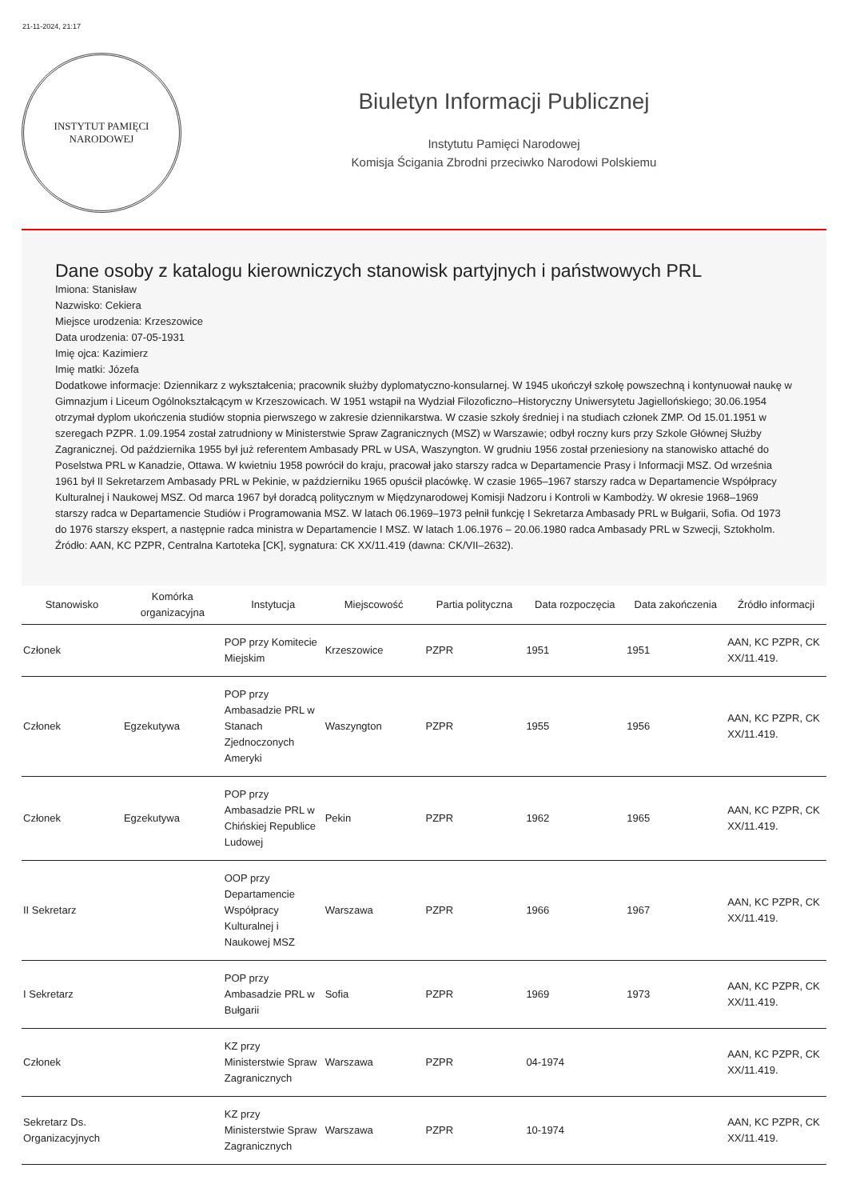21-11-2024, 21:17
INSTYTUT PAMIĘCI
NARODOWEJ
Biuletyn Informacji Publicznej
Instytutu Pamięci Narodowej
Komisja Ścigania Zbrodni przeciwko Narodowi Polskiemu
Dane osoby z katalogu kierowniczych stanowisk partyjnych i państwowych PRL
Imiona: Stanisław
Nazwisko: Cekiera
Miejsce urodzenia: Krzeszowice
Data urodzenia: 07-05-1931
Imię ojca: Kazimierz
Imię matki: Józefa
Dodatkowe informacje: Dziennikarz z wykształcenia; pracownik służby dyplomatyczno-konsularnej. W 1945 ukończył szkołę powszechną i kontynuował naukę w Gimnazjum i Liceum Ogólnokształcącym w Krzeszowicach. W 1951 wstąpił na Wydział Filozoficzno–Historyczny Uniwersytetu Jagiellońskiego; 30.06.1954 otrzymał dyplom ukończenia studiów stopnia pierwszego w zakresie dziennikarstwa. W czasie szkoły średniej i na studiach członek ZMP. Od 15.01.1951 w szeregach PZPR. 1.09.1954 został zatrudniony w Ministerstwie Spraw Zagranicznych (MSZ) w Warszawie; odbył roczny kurs przy Szkole Głównej Służby Zagranicznej. Od października 1955 był już referentem Ambasady PRL w USA, Waszyngton. W grudniu 1956 został przeniesiony na stanowisko attaché do Poselstwa PRL w Kanadzie, Ottawa. W kwietniu 1958 powrócił do kraju, pracował jako starszy radca w Departamencie Prasy i Informacji MSZ. Od września 1961 był II Sekretarzem Ambasady PRL w Pekinie, w październiku 1965 opuścił placówkę. W czasie 1965–1967 starszy radca w Departamencie Współpracy Kulturalnej i Naukowej MSZ. Od marca 1967 był doradcą politycznym w Międzynarodowej Komisji Nadzoru i Kontroli w Kambodży. W okresie 1968–1969 starszy radca w Departamencie Studiów i Programowania MSZ. W latach 06.1969–1973 pełnił funkcję I Sekretarza Ambasady PRL w Bułgarii, Sofia. Od 1973 do 1976 starszy ekspert, a następnie radca ministra w Departamencie I MSZ. W latach 1.06.1976 – 20.06.1980 radca Ambasady PRL w Szwecji, Sztokholm. Źródło: AAN, KC PZPR, Centralna Kartoteka [CK], sygnatura: CK XX/11.419 (dawna: CK/VII–2632).
| Stanowisko | Komórka organizacyjna | Instytucja | Miejscowość | Partia polityczna | Data rozpoczęcia | Data zakończenia | Źródło informacji |
| --- | --- | --- | --- | --- | --- | --- | --- |
| Członek | | POP przy Komitecie Miejskim | Krzeszowice | PZPR | 1951 | 1951 | AAN, KC PZPR, CK XX/11.419. |
| Członek | Egzekutywa | POP przy Ambasadzie PRL w Stanach Zjednoczonych Ameryki | Waszyngton | PZPR | 1955 | 1956 | AAN, KC PZPR, CK XX/11.419. |
| Członek | Egzekutywa | POP przy Ambasadzie PRL w Chińskiej Republice Ludowej | Pekin | PZPR | 1962 | 1965 | AAN, KC PZPR, CK XX/11.419. |
| II Sekretarz | | OOP przy Departamencie Współpracy Kulturalnej i Naukowej MSZ | Warszawa | PZPR | 1966 | 1967 | AAN, KC PZPR, CK XX/11.419. |
| I Sekretarz | | POP przy Ambasadzie PRL w Bułgarii | Sofia | PZPR | 1969 | 1973 | AAN, KC PZPR, CK XX/11.419. |
| Członek | | KZ przy Ministerstwie Spraw Zagranicznych | Warszawa | PZPR | 04-1974 | | AAN, KC PZPR, CK XX/11.419. |
| Sekretarz Ds. Organizacyjnych | | KZ przy Ministerstwie Spraw Zagranicznych | Warszawa | PZPR | 10-1974 | | AAN, KC PZPR, CK XX/11.419. |